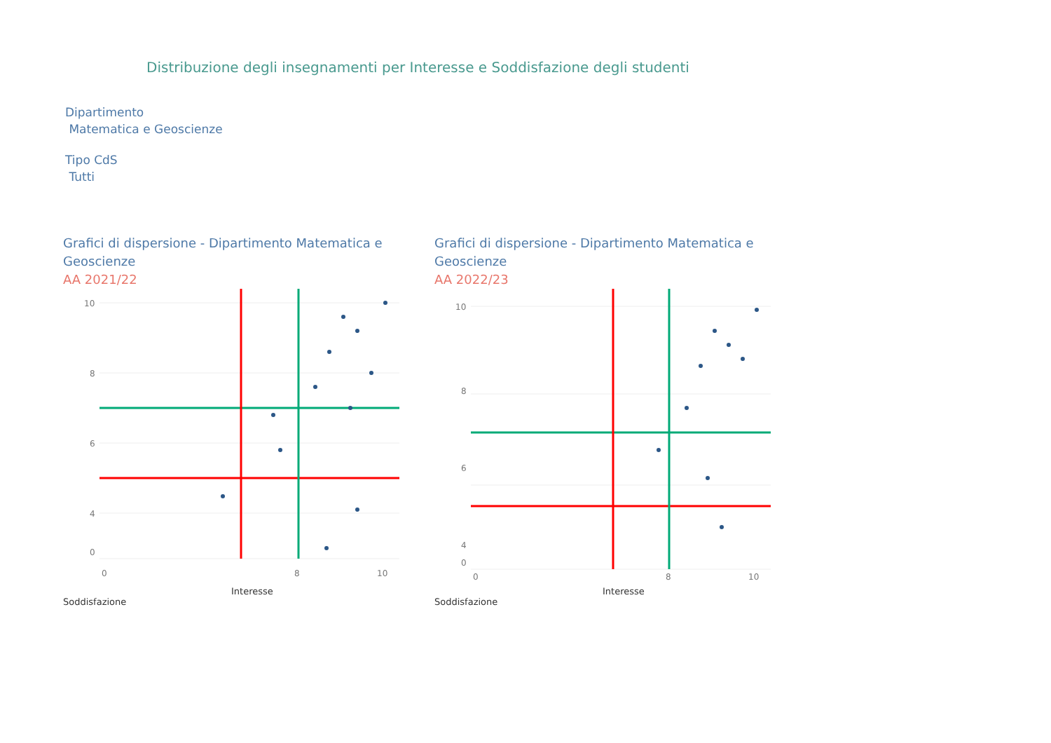Distribuzione degli insegnamenti per Interesse e Soddisfazione degli studenti
Dipartimento
Matematica e Geoscienze
Tipo CdS
Tutti
Grafici di dispersione - Dipartimento Matematica e Geoscienze
AA 2021/22
10
8
6
4
0
0
8
10
Interesse
Soddisfazione
Grafici di dispersione - Dipartimento Matematica e Geoscienze
AA 2022/23
10
8
6
4
0
0
8
10
Interesse
Soddisfazione